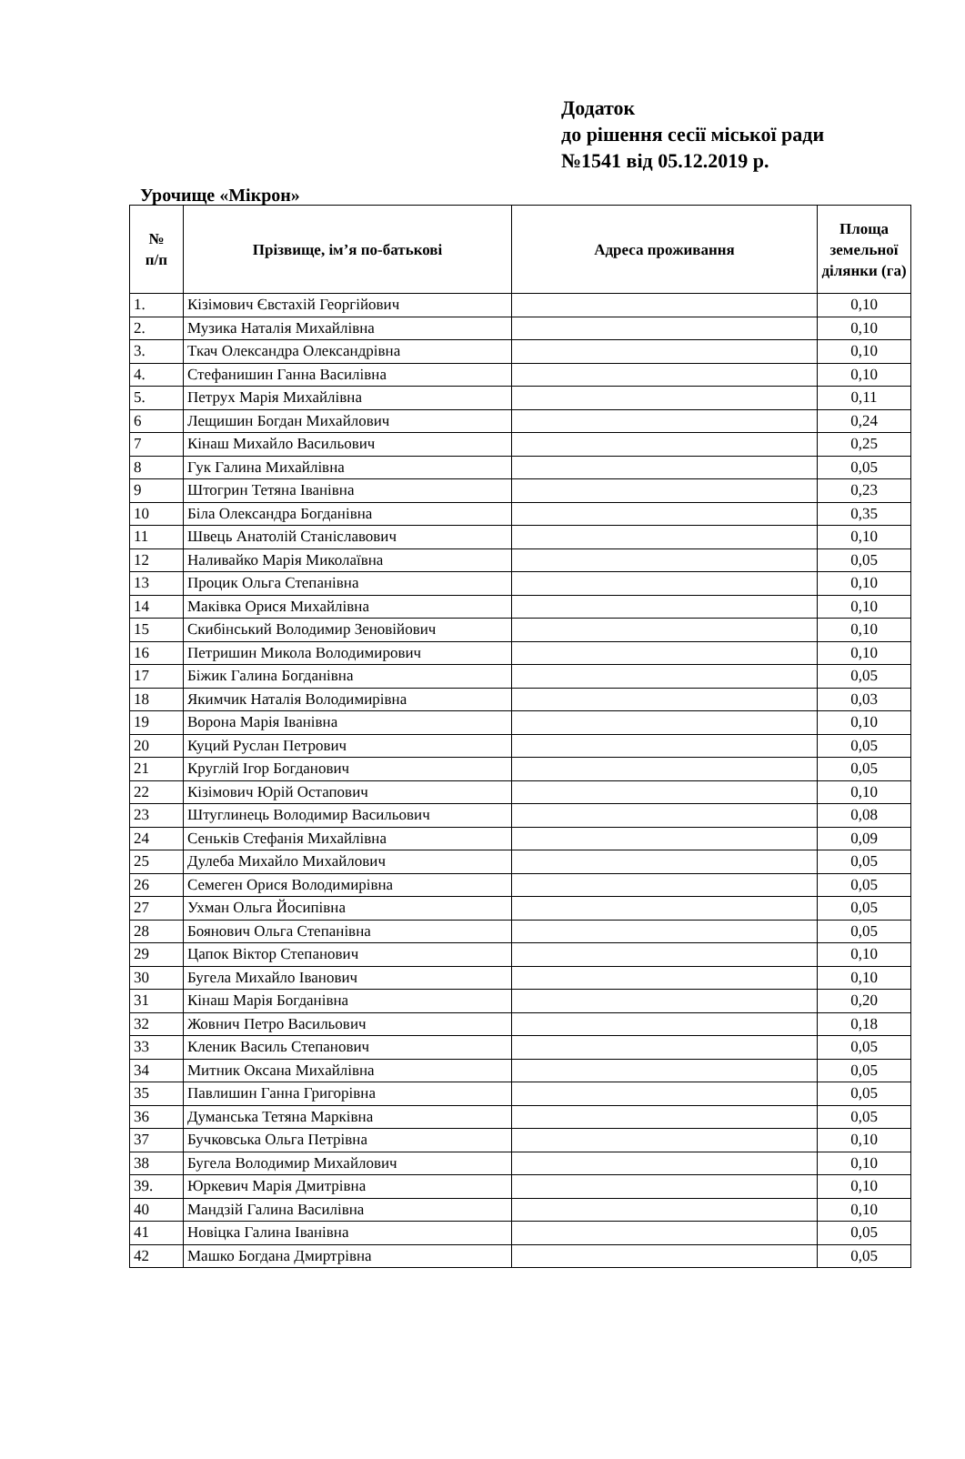Додаток
до рішення сесії міської ради
№1541 від 05.12.2019 р.
Урочище «Мікрон»
| № п/п | Прізвище, ім’я по-батькові | Адреса проживання | Площа земельної ділянки (га) |
| --- | --- | --- | --- |
| 1. | Кізімович Євстахій Георгійович | | 0,10 |
| 2. | Музика Наталія Михайлівна | | 0,10 |
| 3. | Ткач Олександра Олександрівна | | 0,10 |
| 4. | Стефанишин Ганна Василівна | | 0,10 |
| 5. | Петрух Марія Михайлівна | | 0,11 |
| 6 | Лещишин Богдан Михайлович | | 0,24 |
| 7 | Кінаш Михайло Васильович | | 0,25 |
| 8 | Гук Галина Михайлівна | | 0,05 |
| 9 | Штогрин Тетяна Іванівна | | 0,23 |
| 10 | Біла Олександра Богданівна | | 0,35 |
| 11 | Швець Анатолій Станіславович | | 0,10 |
| 12 | Наливайко Марія Миколаївна | | 0,05 |
| 13 | Процик Ольга Степанівна | | 0,10 |
| 14 | Маківка Орися Михайлівна | | 0,10 |
| 15 | Скибінський Володимир Зеновійович | | 0,10 |
| 16 | Петришин Микола Володимирович | | 0,10 |
| 17 | Біжик Галина Богданівна | | 0,05 |
| 18 | Якимчик Наталія Володимирівна | | 0,03 |
| 19 | Ворона Марія Іванівна | | 0,10 |
| 20 | Куций Руслан Петрович | | 0,05 |
| 21 | Круглій Ігор Богданович | | 0,05 |
| 22 | Кізімович Юрій Остапович | | 0,10 |
| 23 | Штуглинець Володимир Васильович | | 0,08 |
| 24 | Сеньків Стефанія Михайлівна | | 0,09 |
| 25 | Дулеба Михайло Михайлович | | 0,05 |
| 26 | Семеген Орися Володимирівна | | 0,05 |
| 27 | Ухман Ольга Йосипівна | | 0,05 |
| 28 | Боянович Ольга Степанівна | | 0,05 |
| 29 | Цапок Віктор Степанович | | 0,10 |
| 30 | Бугела Михайло Іванович | | 0,10 |
| 31 | Кінаш Марія Богданівна | | 0,20 |
| 32 | Жовнич Петро Васильович | | 0,18 |
| 33 | Кленик Василь Степанович | | 0,05 |
| 34 | Митник Оксана Михайлівна | | 0,05 |
| 35 | Павлишин Ганна Григорівна | | 0,05 |
| 36 | Думанська Тетяна Марківна | | 0,05 |
| 37 | Бучковська Ольга Петрівна | | 0,10 |
| 38 | Бугела Володимир Михайлович | | 0,10 |
| 39. | Юркевич Марія Дмитрівна | | 0,10 |
| 40 | Мандзій Галина Василівна | | 0,10 |
| 41 | Новіцка Галина Іванівна | | 0,05 |
| 42 | Машко Богдана Дмиртрівна | | 0,05 |